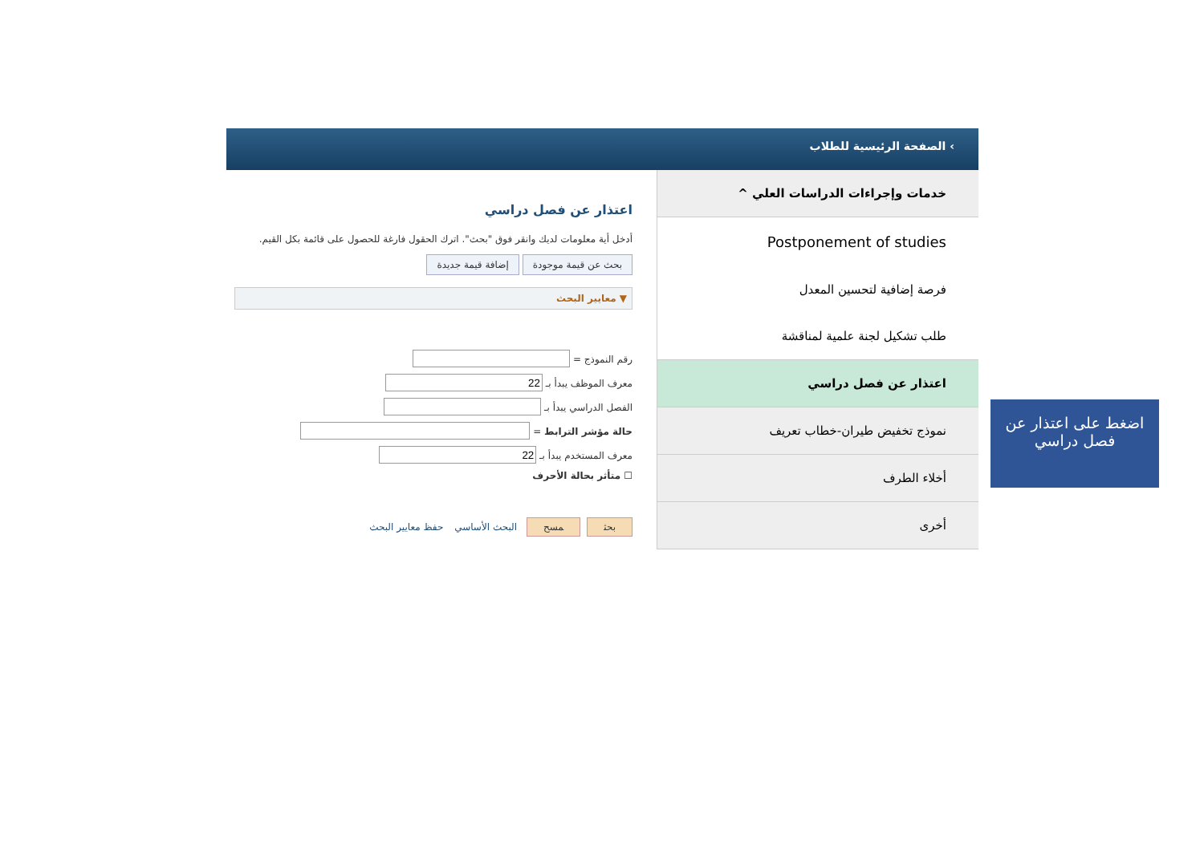› الصفحة الرئيسية للطلاب
خدمات وإجراءات الدراسات العلي ^
Postponement of studies
فرصة إضافية لتحسين المعدل
طلب تشكيل لجنة علمية لمناقشة
اعتذار عن فصل دراسي
نموذج تخفيض طيران-خطاب تعريف
أخلاء الطرف
أخرى
اعتذار عن فصل دراسي
أدخل أية معلومات لديك وانقر فوق "بحث". اترك الحقول فارغة للحصول على قائمة بكل القيم.
بحث عن قيمة موجودة إضافة قيمة جديدة
▼ معايير البحث
رقم النموذج =
معرف الموظف يبدأ بـ
الفصل الدراسي يبدأ بـ
حالة مؤشر الترابط =
معرف المستخدم يبدأ بـ
☐ متأثر بحالة الأحرف
بحث مسح البحث الأساسي حفظ معايير البحث
اضغط على اعتذار عن فصل دراسي